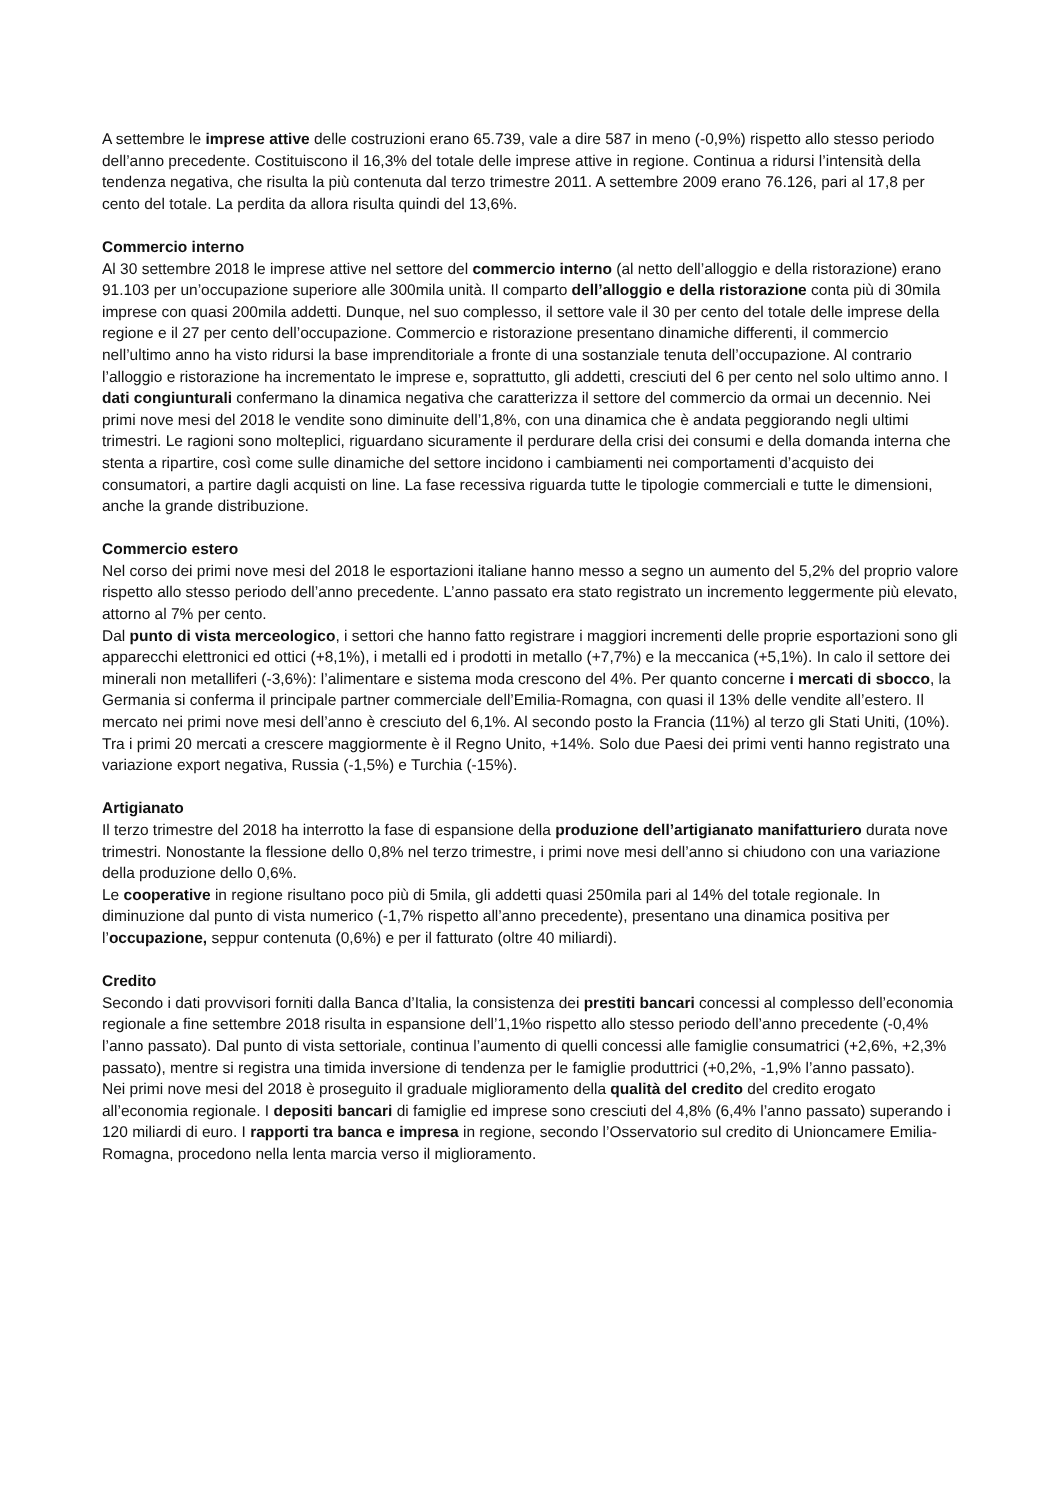A settembre le imprese attive delle costruzioni erano 65.739, vale a dire 587 in meno (-0,9%) rispetto allo stesso periodo dell’anno precedente. Costituiscono il 16,3% del totale delle imprese attive in regione. Continua a ridursi l’intensità della tendenza negativa, che risulta la più contenuta dal terzo trimestre 2011. A settembre 2009 erano 76.126, pari al 17,8 per cento del totale. La perdita da allora risulta quindi del 13,6%.
Commercio interno
Al 30 settembre 2018 le imprese attive nel settore del commercio interno (al netto dell’alloggio e della ristorazione) erano 91.103 per un’occupazione superiore alle 300mila unità. Il comparto dell’alloggio e della ristorazione conta più di 30mila imprese con quasi 200mila addetti. Dunque, nel suo complesso, il settore vale il 30 per cento del totale delle imprese della regione e il 27 per cento dell’occupazione. Commercio e ristorazione presentano dinamiche differenti, il commercio nell’ultimo anno ha visto ridursi la base imprenditoriale a fronte di una sostanziale tenuta dell’occupazione. Al contrario l’alloggio e ristorazione ha incrementato le imprese e, soprattutto, gli addetti, cresciuti del 6 per cento nel solo ultimo anno. I dati congiunturali confermano la dinamica negativa che caratterizza il settore del commercio da ormai un decennio. Nei primi nove mesi del 2018 le vendite sono diminuite dell’1,8%, con una dinamica che è andata peggiorando negli ultimi trimestri. Le ragioni sono molteplici, riguardano sicuramente il perdurare della crisi dei consumi e della domanda interna che stenta a ripartire, così come sulle dinamiche del settore incidono i cambiamenti nei comportamenti d’acquisto dei consumatori, a partire dagli acquisti on line. La fase recessiva riguarda tutte le tipologie commerciali e tutte le dimensioni, anche la grande distribuzione.
Commercio estero
Nel corso dei primi nove mesi del 2018 le esportazioni italiane hanno messo a segno un aumento del 5,2% del proprio valore rispetto allo stesso periodo dell’anno precedente. L’anno passato era stato registrato un incremento leggermente più elevato, attorno al 7% per cento.
Dal punto di vista merceologico, i settori che hanno fatto registrare i maggiori incrementi delle proprie esportazioni sono gli apparecchi elettronici ed ottici (+8,1%), i metalli ed i prodotti in metallo (+7,7%) e la meccanica (+5,1%). In calo il settore dei minerali non metalliferi (-3,6%): l’alimentare e sistema moda crescono del 4%. Per quanto concerne i mercati di sbocco, la Germania si conferma il principale partner commerciale dell’Emilia-Romagna, con quasi il 13% delle vendite all’estero. Il mercato nei primi nove mesi dell’anno è cresciuto del 6,1%. Al secondo posto la Francia (11%) al terzo gli Stati Uniti, (10%). Tra i primi 20 mercati a crescere maggiormente è il Regno Unito, +14%. Solo due Paesi dei primi venti hanno registrato una variazione export negativa, Russia (-1,5%) e Turchia (-15%).
Artigianato
Il terzo trimestre del 2018 ha interrotto la fase di espansione della produzione dell’artigianato manifatturiero durata nove trimestri. Nonostante la flessione dello 0,8% nel terzo trimestre, i primi nove mesi dell’anno si chiudono con una variazione della produzione dello 0,6%.
Le cooperative in regione risultano poco più di 5mila, gli addetti quasi 250mila pari al 14% del totale regionale. In diminuzione dal punto di vista numerico (-1,7% rispetto all’anno precedente), presentano una dinamica positiva per l’occupazione, seppur contenuta (0,6%) e per il fatturato (oltre 40 miliardi).
Credito
Secondo i dati provvisori forniti dalla Banca d’Italia, la consistenza dei prestiti bancari concessi al complesso dell’economia regionale a fine settembre 2018 risulta in espansione dell’1,1%o rispetto allo stesso periodo dell’anno precedente (-0,4% l’anno passato). Dal punto di vista settoriale, continua l’aumento di quelli concessi alle famiglie consumatrici (+2,6%, +2,3% passato), mentre si registra una timida inversione di tendenza per le famiglie produttrici (+0,2%, -1,9% l’anno passato).
Nei primi nove mesi del 2018 è proseguito il graduale miglioramento della qualità del credito del credito erogato all’economia regionale. I depositi bancari di famiglie ed imprese sono cresciuti del 4,8% (6,4% l’anno passato) superando i 120 miliardi di euro. I rapporti tra banca e impresa in regione, secondo l’Osservatorio sul credito di Unioncamere Emilia-Romagna, procedono nella lenta marcia verso il miglioramento.